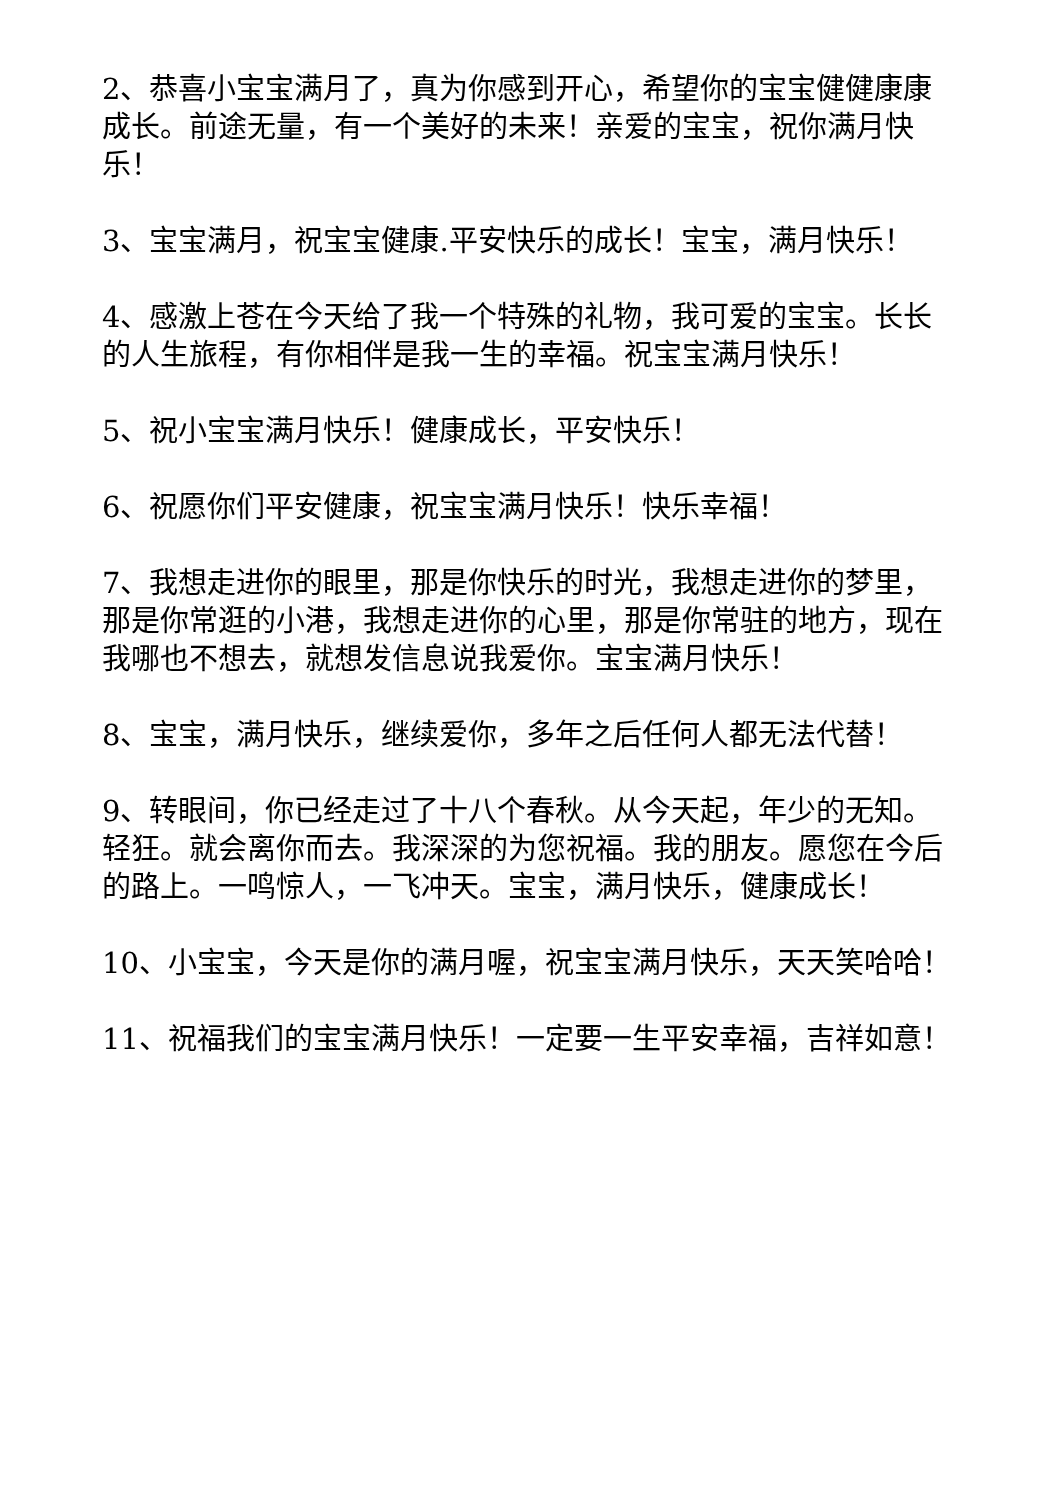2、恭喜小宝宝满月了，真为你感到开心，希望你的宝宝健健康康成长。前途无量，有一个美好的未来！亲爱的宝宝，祝你满月快乐！
3、宝宝满月，祝宝宝健康.平安快乐的成长！宝宝，满月快乐！
4、感激上苍在今天给了我一个特殊的礼物，我可爱的宝宝。长长的人生旅程，有你相伴是我一生的幸福。祝宝宝满月快乐！
5、祝小宝宝满月快乐！健康成长，平安快乐！
6、祝愿你们平安健康，祝宝宝满月快乐！快乐幸福！
7、我想走进你的眼里，那是你快乐的时光，我想走进你的梦里，那是你常逛的小港，我想走进你的心里，那是你常驻的地方，现在我哪也不想去，就想发信息说我爱你。宝宝满月快乐！
8、宝宝，满月快乐，继续爱你，多年之后任何人都无法代替！
9、转眼间，你已经走过了十八个春秋。从今天起，年少的无知。轻狂。就会离你而去。我深深的为您祝福。我的朋友。愿您在今后的路上。一鸣惊人，一飞冲天。宝宝，满月快乐，健康成长！
10、小宝宝，今天是你的满月喔，祝宝宝满月快乐，天天笑哈哈！
11、祝福我们的宝宝满月快乐！一定要一生平安幸福，吉祥如意！